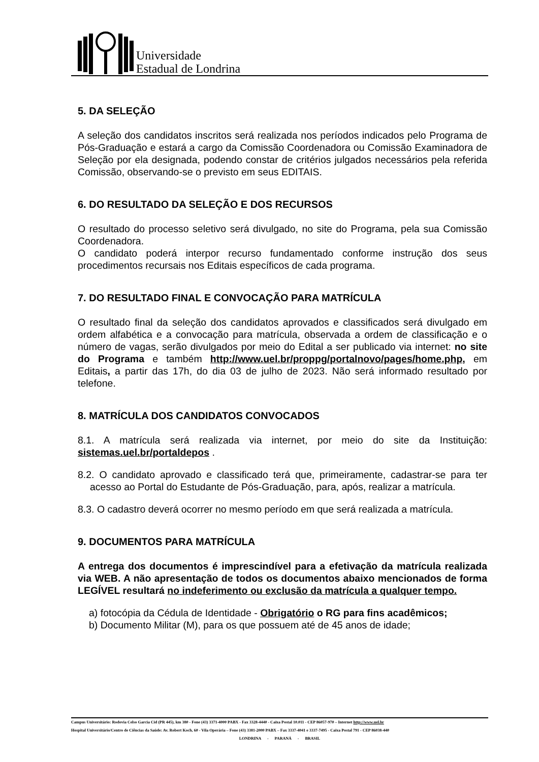Universidade
Estadual de Londrina
5. DA SELEÇÃO
A seleção dos candidatos inscritos será realizada nos períodos indicados pelo Programa de Pós-Graduação e estará a cargo da Comissão Coordenadora ou Comissão Examinadora de Seleção por ela designada, podendo constar de critérios julgados necessários pela referida Comissão, observando-se o previsto em seus EDITAIS.
6. DO RESULTADO DA SELEÇÃO E DOS RECURSOS
O resultado do processo seletivo será divulgado, no site do Programa, pela sua Comissão Coordenadora.
O candidato poderá interpor recurso fundamentado conforme instrução dos seus procedimentos recursais nos Editais específicos de cada programa.
7. DO RESULTADO FINAL E CONVOCAÇÃO PARA MATRÍCULA
O resultado final da seleção dos candidatos aprovados e classificados será divulgado em ordem alfabética e a convocação para matrícula, observada a ordem de classificação e o número de vagas, serão divulgados por meio do Edital a ser publicado via internet: no site do Programa e também http://www.uel.br/proppg/portalnovo/pages/home.php, em Editais, a partir das 17h, do dia 03 de julho de 2023. Não será informado resultado por telefone.
8. MATRÍCULA DOS CANDIDATOS CONVOCADOS
8.1. A matrícula será realizada via internet, por meio do site da Instituição: sistemas.uel.br/portaldepos .
8.2. O candidato aprovado e classificado terá que, primeiramente, cadastrar-se para ter acesso ao Portal do Estudante de Pós-Graduação, para, após, realizar a matrícula.
8.3. O cadastro deverá ocorrer no mesmo período em que será realizada a matrícula.
9. DOCUMENTOS PARA MATRÍCULA
A entrega dos documentos é imprescindível para a efetivação da matrícula realizada via WEB. A não apresentação de todos os documentos abaixo mencionados de forma LEGÍVEL resultará no indeferimento ou exclusão da matrícula a qualquer tempo.
a) fotocópia da Cédula de Identidade - Obrigatório o RG para fins acadêmicos;
b) Documento Militar (M), para os que possuem até de 45 anos de idade;
Campus Universitário: Rodovia Celso Garcia Cid (PR 445), km 380 - Fone (43) 3371-4000 PABX - Fax 3328-4440 - Caixa Postal 10.011 - CEP 86057-970 – Internet http://www.uel.br
Hospital Universitário/Centro de Ciências da Saúde: Av. Robert Koch, 60 - Vila Operária – Fone (43) 3381-2000 PABX – Fax 3337-4041 e 3337-7495 - Caixa Postal 791 - CEP 86038-440
LONDRINA - PARANÁ - BRASIL